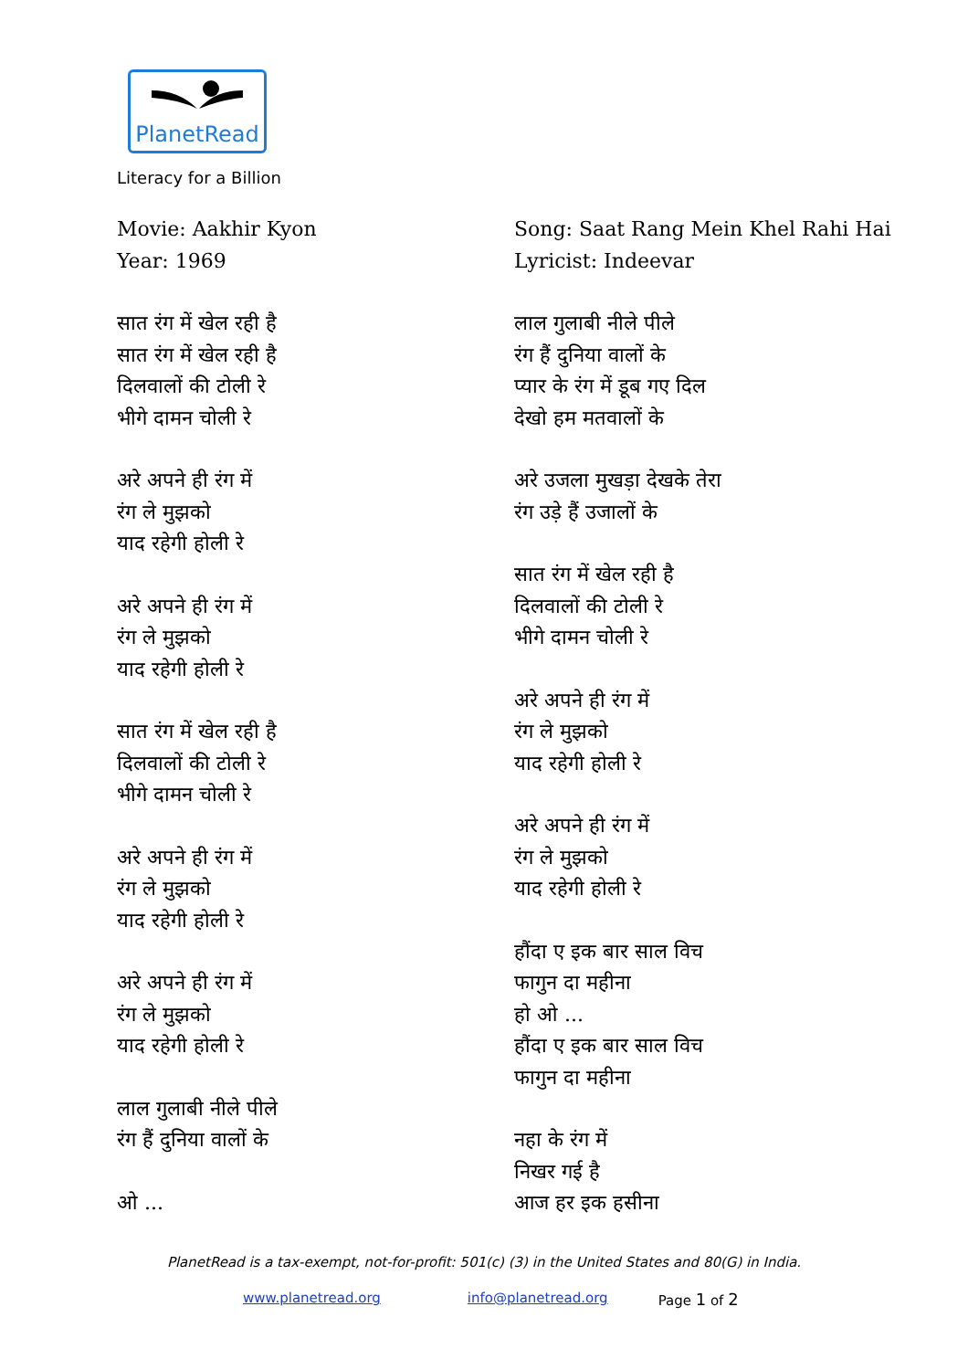PlanetRead
Literacy for a Billion
Movie: Aakhir Kyon
Year: 1969
सात रंग में खेल रही है
सात रंग में खेल रही है
दिलवालों की टोली रे
भीगे दामन चोली रे
अरे अपने ही रंग में
रंग ले मुझको
याद रहेगी होली रे
अरे अपने ही रंग में
रंग ले मुझको
याद रहेगी होली रे
सात रंग में खेल रही है
दिलवालों की टोली रे
भीगे दामन चोली रे
अरे अपने ही रंग में
रंग ले मुझको
याद रहेगी होली रे
अरे अपने ही रंग में
रंग ले मुझको
याद रहेगी होली रे
लाल गुलाबी नीले पीले
रंग हैं दुनिया वालों के
ओ ...
Song: Saat Rang Mein Khel Rahi Hai
Lyricist: Indeevar
लाल गुलाबी नीले पीले
रंग हैं दुनिया वालों के
प्यार के रंग में डूब गए दिल
देखो हम मतवालों के
अरे उजला मुखड़ा देखके तेरा
रंग उड़े हैं उजालों के
सात रंग में खेल रही है
दिलवालों की टोली रे
भीगे दामन चोली रे
अरे अपने ही रंग में
रंग ले मुझको
याद रहेगी होली रे
अरे अपने ही रंग में
रंग ले मुझको
याद रहेगी होली रे
हौंदा ए इक बार साल विच
फागुन दा महीना
हो ओ ...
हौंदा ए इक बार साल विच
फागुन दा महीना
नहा के रंग में
निखर गई है
आज हर इक हसीना
PlanetRead is a tax-exempt, not-for-profit: 501(c) (3) in the United States and 80(G) in India.
www.planetread.org info@planetread.org Page 1 of 2